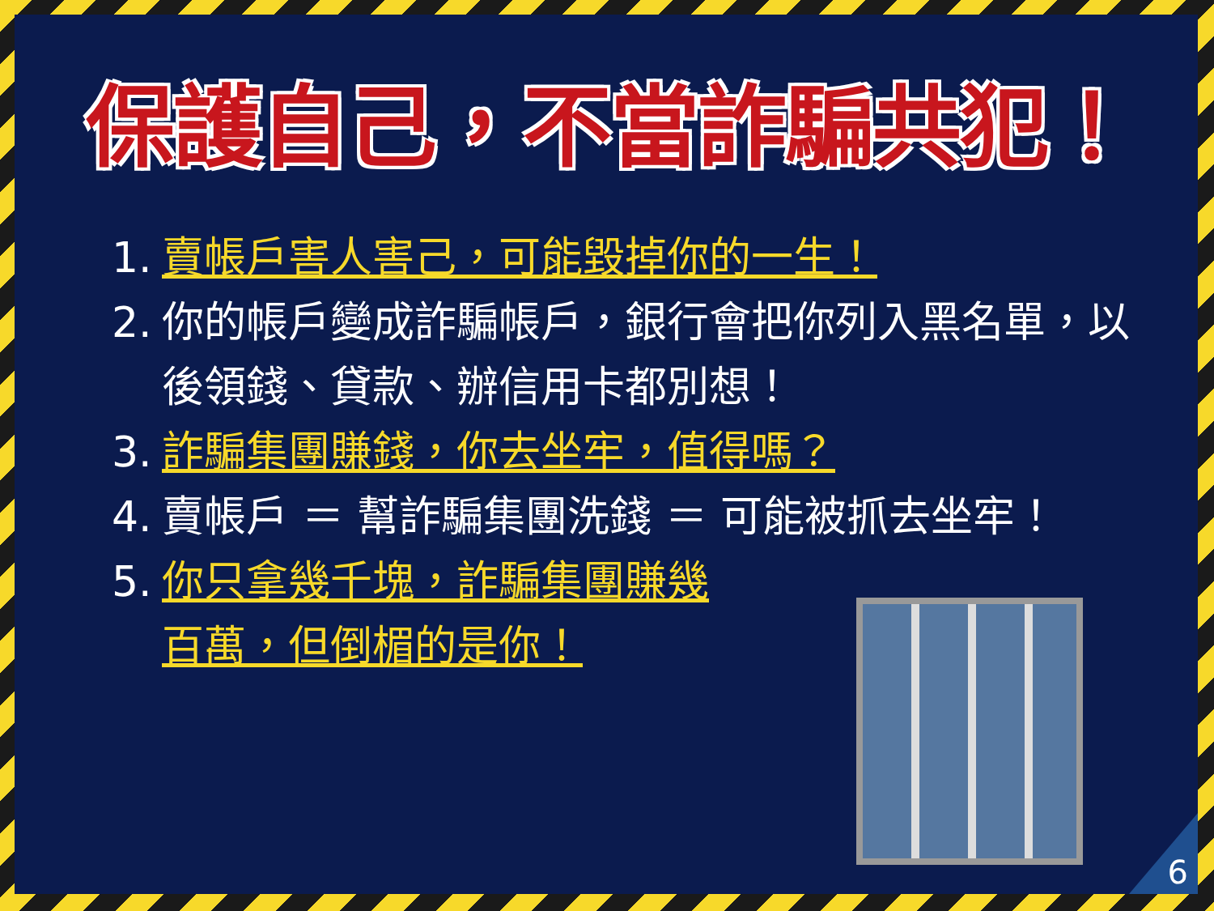保護自己，不當詐騙共犯！
1. 賣帳戶害人害己，可能毀掉你的一生！
2. 你的帳戶變成詐騙帳戶，銀行會把你列入黑名單，以後領錢、貸款、辦信用卡都別想！
3. 詐騙集團賺錢，你去坐牢，值得嗎？
4. 賣帳戶 ＝ 幫詐騙集團洗錢 ＝ 可能被抓去坐牢！
5. 你只拿幾千塊，詐騙集團賺幾百萬，但倒楣的是你！
6